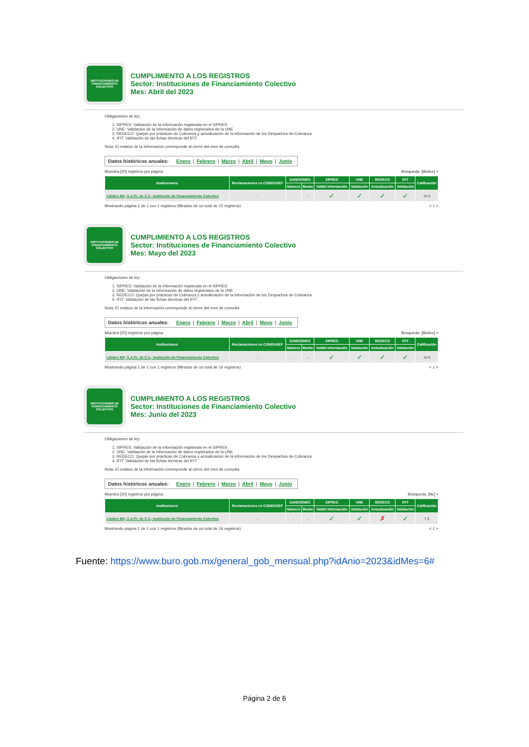INSTITUCIONES DE FINANCIAMIENTO COLECTIVO
CUMPLIMIENTO A LOS REGISTROS
Sector: Instituciones de Financiamiento Colectivo
Mes: Abril del 2023
Obligaciones de ley:
1. SIPRES: Validación de la información registrada en el SIPRES
2. UNE: Validación de la información de datos registrados de la UNE
3. REDECO: Quejas por prácticas de Cobranza y actualización de la información de los Despachos de Cobranza
4. IFIT: Validación de las fichas técnicas del IFIT
Nota: El estatus de la información corresponde al cierre del mes de consulta
Datos históricos anuales: Enero | Febrero | Marzo | Abril | Mayo | Junio
Muestra [20] registros por página Búsqueda: [likideo] ×
| Instituciones | Reclamaciones en CONDUSEF | SANCIONES | | SIPRES | UNE | REDECO | IFIT | Calificación |
| --- | --- | --- | --- | --- | --- | --- | --- | --- |
| | | Número | Monto | Validó Información | Validación | Actualización | Validación | |
| Likideo MX, S.A.P.I. de C.V., Institución de Financiamiento Colectivo | - | - | - | ✓ | ✓ | ✓ | ✓ | 10.0 |
Mostrando página 1 de 1 con 1 registros (filtrados de un total de 15 registros) < 1 >
INSTITUCIONES DE FINANCIAMIENTO COLECTIVO
CUMPLIMIENTO A LOS REGISTROS
Sector: Instituciones de Financiamiento Colectivo
Mes: Mayo del 2023
Obligaciones de ley:
1. SIPRES: Validación de la información registrada en el SIPRES
2. UNE: Validación de la información de datos registrados de la UNE
3. REDECO: Quejas por prácticas de Cobranza y actualización de la información de los Despachos de Cobranza
4. IFIT: Validación de las fichas técnicas del IFIT
Nota: El estatus de la información corresponde al cierre del mes de consulta
Datos históricos anuales: Enero | Febrero | Marzo | Abril | Mayo | Junio
Muestra [20] registros por página Búsqueda: [likideo] ×
| Instituciones | Reclamaciones en CONDUSEF | SANCIONES | | SIPRES | UNE | REDECO | IFIT | Calificación |
| --- | --- | --- | --- | --- | --- | --- | --- | --- |
| | | Número | Monto | Validó Información | Validación | Actualización | Validación | |
| Likideo MX, S.A.P.I. de C.V., Institución de Financiamiento Colectivo | - | - | - | ✓ | ✓ | ✓ | ✓ | 10.0 |
Mostrando página 1 de 1 con 1 registros (filtrados de un total de 16 registros) < 1 >
INSTITUCIONES DE FINANCIAMIENTO COLECTIVO
CUMPLIMIENTO A LOS REGISTROS
Sector: Instituciones de Financiamiento Colectivo
Mes: Junio del 2023
Obligaciones de ley:
1. SIPRES: Validación de la información registrada en el SIPRES
2. UNE: Validación de la información de datos registrados de la UNE
3. REDECO: Quejas por prácticas de Cobranza y actualización de la información de los Despachos de Cobranza
4. IFIT: Validación de las fichas técnicas del IFIT
Nota: El estatus de la información corresponde al cierre del mes de consulta
Datos históricos anuales: Enero | Febrero | Marzo | Abril | Mayo | Junio
Muestra [20] registros por página Búsqueda: [liki] ×
| Instituciones | Reclamaciones en CONDUSEF | SANCIONES | | SIPRES | UNE | REDECO | IFIT | Calificación |
| --- | --- | --- | --- | --- | --- | --- | --- | --- |
| | | Número | Monto | Validó Información | Validación | Actualización | Validación | |
| Likideo MX, S.A.P.I. de C.V., Institución de Financiamiento Colectivo | - | - | - | ✓ | ✓ | ✗ | ✓ | 7.5 |
Mostrando página 1 de 1 con 1 registros (filtrados de un total de 16 registros) < 1 >
Fuente: https://www.buro.gob.mx/general_gob_mensual.php?idAnio=2023&idMes=6#
Página 2 de 6